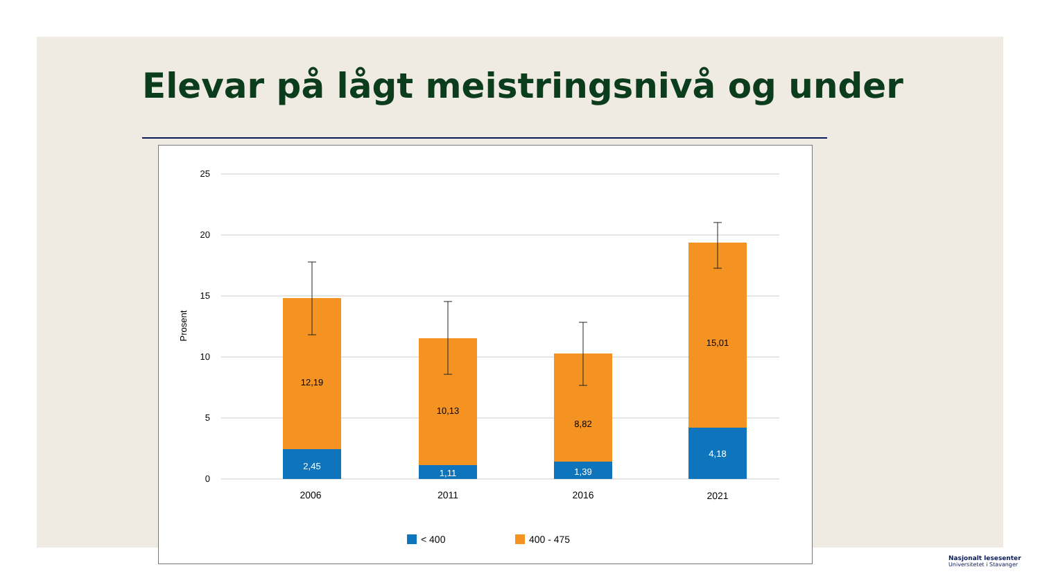Elevar på lågt meistringsnivå og under
25
20
15
10
5
0
Prosent
12,19
2,45
10,13
1,11
8,82
1,39
15,01
4,18
2006
2011
2016
2021
< 400
400 - 475
Nasjonalt lesesenter
Universitetet i Stavanger